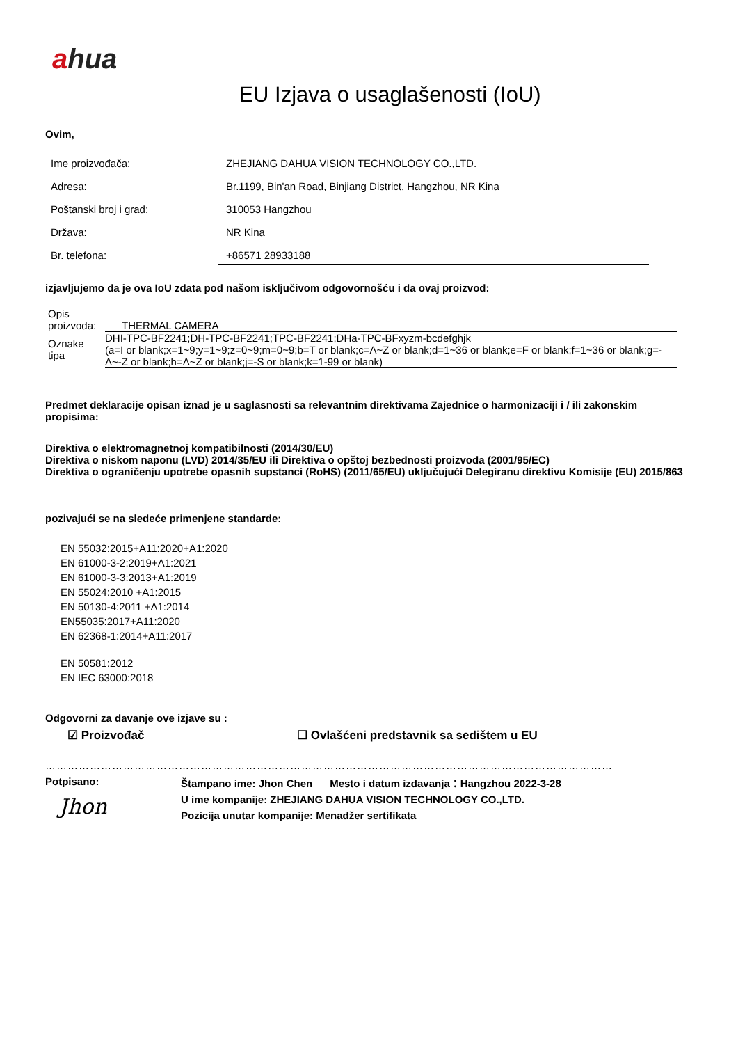ahua
EU Izjava o usaglašenosti (IoU)
Ovim,
| Ime proizvođača: | ZHEJIANG DAHUA VISION TECHNOLOGY CO.,LTD. |
| Adresa: | Br.1199, Bin'an Road, Binjiang District, Hangzhou, NR Kina |
| Poštanski broj i grad: | 310053 Hangzhou |
| Država: | NR Kina |
| Br. telefona: | +86571 28933188 |
izjavljujemo da je ova IoU zdata pod našom isključivom odgovornošću i da ovaj proizvod:
| Opis proizvoda: | THERMAL CAMERA |
| Oznake tipa | DHI-TPC-BF2241;DH-TPC-BF2241;TPC-BF2241;DHa-TPC-BFxyzm-bcdefghjk (a=I or blank;x=1~9;y=1~9;z=0~9;m=0~9;b=T or blank;c=A~Z or blank;d=1~36 or blank;e=F or blank;f=1~36 or blank;g=-A~-Z or blank;h=A~Z or blank;j=-S or blank;k=1-99 or blank) |
Predmet deklaracije opisan iznad je u saglasnosti sa relevantnim direktivama Zajednice o harmonizaciji i / ili zakonskim propisima:
Direktiva o elektromagnetnoj kompatibilnosti (2014/30/EU)
Direktiva o niskom naponu (LVD) 2014/35/EU ili Direktiva o opštoj bezbednosti proizvoda (2001/95/EC)
Direktiva o ograničenju upotrebe opasnih supstanci (RoHS) (2011/65/EU) uključujući Delegiranu direktivu Komisije (EU) 2015/863
pozivajući se na sledeće primenjene standarde:
EN 55032:2015+A11:2020+A1:2020
EN 61000-3-2:2019+A1:2021
EN 61000-3-3:2013+A1:2019
EN 55024:2010 +A1:2015
EN 50130-4:2011 +A1:2014
EN55035:2017+A11:2020
EN 62368-1:2014+A11:2017
EN 50581:2012
EN IEC 63000:2018
Odgovorni za davanje ove izjave su :
☑ Proizvođač ☐ Ovlašćeni predstavnik sa sedištem u EU
………………………………………………………………………………………………………………………………………
Potpisano:
Jhon
Štampano ime: Jhon Chen Mesto i datum izdavanja：Hangzhou 2022-3-28
U ime kompanije: ZHEJIANG DAHUA VISION TECHNOLOGY CO.,LTD.
Pozicija unutar kompanije: Menadžer sertifikata